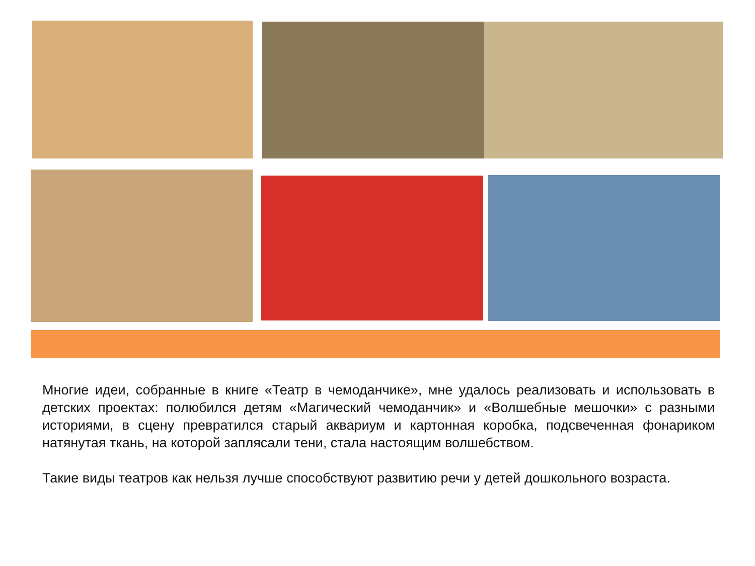Многие идеи, собранные в книге «Театр в чемоданчике», мне удалось реализовать и использовать в детских проектах: полюбился детям «Магический чемоданчик» и «Волшебные мешочки» с разными историями, в сцену превратился старый аквариум и картонная коробка, подсвеченная фонариком натянутая ткань, на которой заплясали тени, стала настоящим волшебством.
Такие виды театров как нельзя лучше способствуют развитию речи у детей дошкольного возраста.